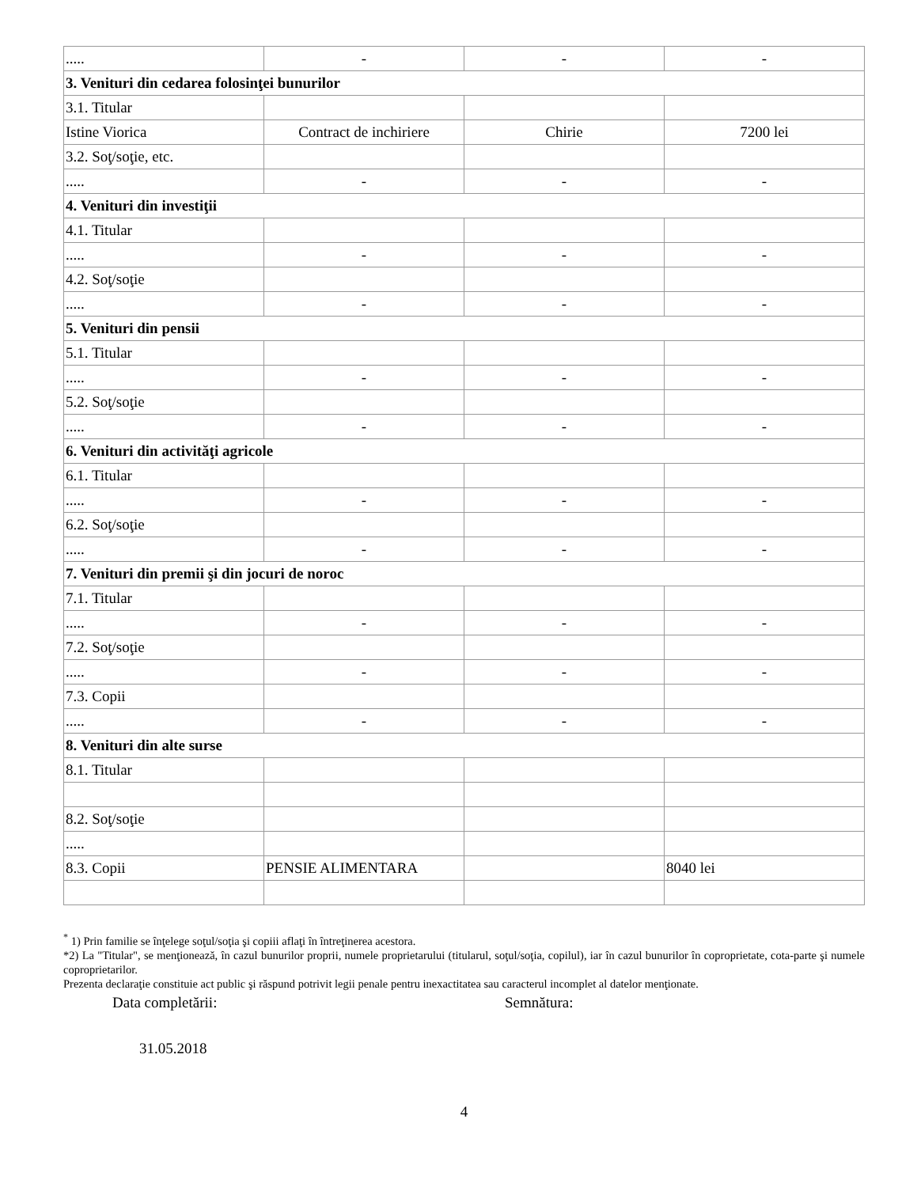| ..... | - | - | - |
| 3. Venituri din cedarea folosinţei bunurilor | | | |
| 3.1. Titular | | | |
| Istine Viorica | Contract de inchiriere | Chirie | 7200 lei |
| 3.2. Soţ/soţie, etc. | | | |
| ..... | - | - | - |
| 4. Venituri din investiţii | | | |
| 4.1. Titular | | | |
| ..... | - | - | - |
| 4.2. Soţ/soţie | | | |
| ..... | - | - | - |
| 5. Venituri din pensii | | | |
| 5.1. Titular | | | |
| ..... | - | - | - |
| 5.2. Soţ/soţie | | | |
| ..... | - | - | - |
| 6. Venituri din activităţi agricole | | | |
| 6.1. Titular | | | |
| ..... | - | - | - |
| 6.2. Soţ/soţie | | | |
| ..... | - | - | - |
| 7. Venituri din premii şi din jocuri de noroc | | | |
| 7.1. Titular | | | |
| ..... | - | - | - |
| 7.2. Soţ/soţie | | | |
| ..... | - | - | - |
| 7.3. Copii | | | |
| ..... | - | - | - |
| 8. Venituri din alte surse | | | |
| 8.1. Titular | | | |
| 8.2. Soţ/soţie | | | |
| ..... | | | |
| 8.3. Copii | PENSIE ALIMENTARA | | 8040 lei |
<sup>*</sup> 1) Prin familie se înţelege soţul/soţia şi copiii aflaţi în întreţinerea acestora.
*2) La "Titular", se menţionează, în cazul bunurilor proprii, numele proprietarului (titularul, soţul/soţia, copilul), iar în cazul bunurilor în coproprietate, cota-parte şi numele coproprietarilor.
Prezenta declaraţie constituie act public şi răspund potrivit legii penale pentru inexactitatea sau caracterul incomplet al datelor menţionate.
Data completării: Semnătura:
31.05.2018
4